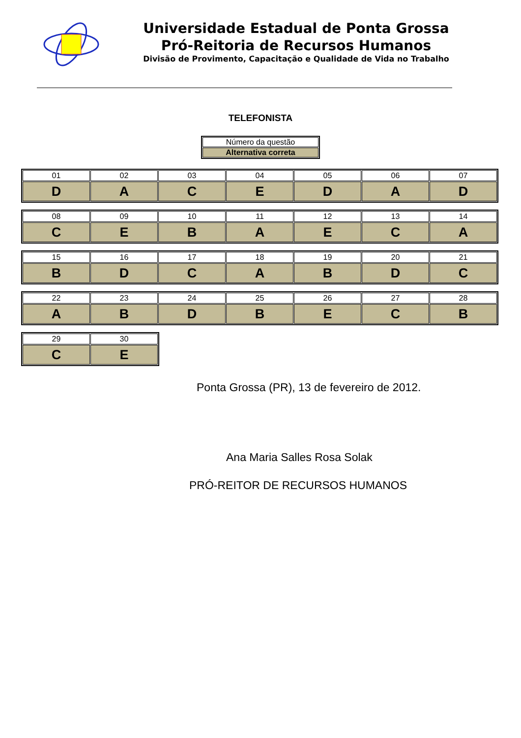Universidade Estadual de Ponta Grossa
Pró-Reitoria de Recursos Humanos
Divisão de Provimento, Capacitação e Qualidade de Vida no Trabalho
TELEFONISTA
| Número da questão |
| Alternativa correta |
| 01 | 02 | 03 | 04 | 05 | 06 | 07 |
| D | A | C | E | D | A | D |
| 08 | 09 | 10 | 11 | 12 | 13 | 14 |
| C | E | B | A | E | C | A |
| 15 | 16 | 17 | 18 | 19 | 20 | 21 |
| B | D | C | A | B | D | C |
| 22 | 23 | 24 | 25 | 26 | 27 | 28 |
| A | B | D | B | E | C | B |
| 29 | 30 |
| C | E |
Ponta Grossa (PR), 13 de fevereiro de 2012.
Ana Maria Salles Rosa Solak
PRÓ-REITOR DE RECURSOS HUMANOS